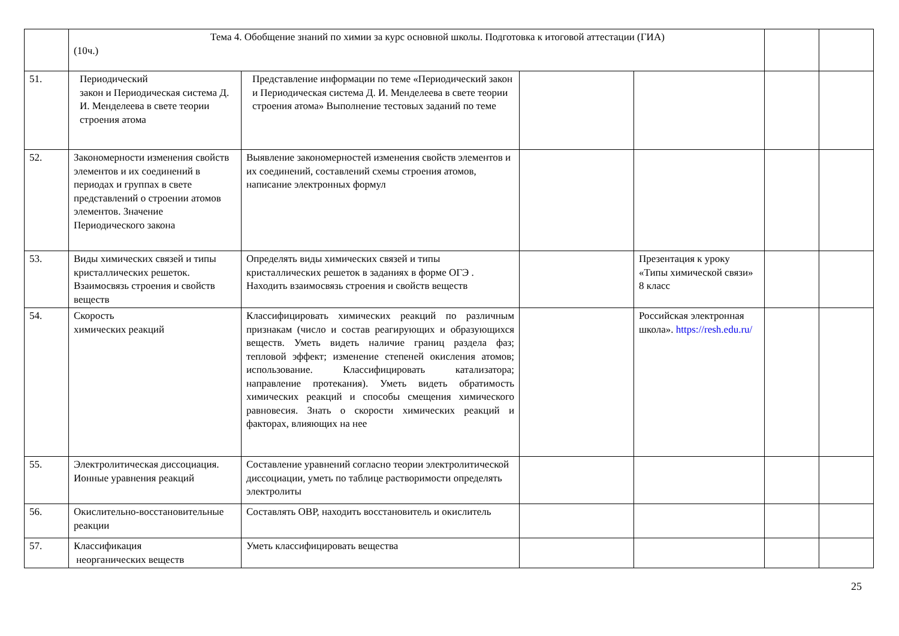| | Тема 4. Обобщение знаний по химии за курс основной школы. Подготовка к итоговой аттестации (ГИА) (10ч.) | | | | | |
| 51. | Периодический закон и Периодическая система Д. И. Менделеева в свете теории строения атома | Представление информации по теме «Периодический закон и Периодическая система Д. И. Менделеева в свете теории строения атома» Выполнение тестовых заданий по теме | | | | |
| 52. | Закономерности изменения свойств элементов и их соединений в периодах и группах в свете представлений о строении атомов элементов. Значение Периодического закона | Выявление закономерностей изменения свойств элементов и их соединений, составлений схемы строения атомов, написание электронных формул | | | | |
| 53. | Виды химических связей и типы кристаллических решеток. Взаимосвязь строения и свойств веществ | Определять виды химических связей и типы кристаллических решеток в заданиях в форме ОГЭ . Находить взаимосвязь строения и свойств веществ | | Презентация к уроку «Типы химической связи» 8 класс | | |
| 54. | Скорость химических реакций | Классифицировать химических реакций по различным признакам (число и состав реагирующих и образующихся веществ. Уметь видеть наличие границ раздела фаз; тепловой эффект; изменение степеней окисления атомов; использование. Классифицировать катализатора; направление протекания). Уметь видеть обратимость химических реакций и способы смещения химического равновесия. Знать о скорости химических реакций и факторах, влияющих на нее | | Российская электронная школа». https://resh.edu.ru/ | | |
| 55. | Электролитическая диссоциация. Ионные уравнения реакций | Составление уравнений согласно теории электролитической диссоциации, уметь по таблице растворимости определять электролиты | | | | |
| 56. | Окислительно-восстановительные реакции | Составлять ОВР, находить восстановитель и окислитель | | | | |
| 57. | Классификация неорганических веществ | Уметь классифицировать вещества | | | | |
25